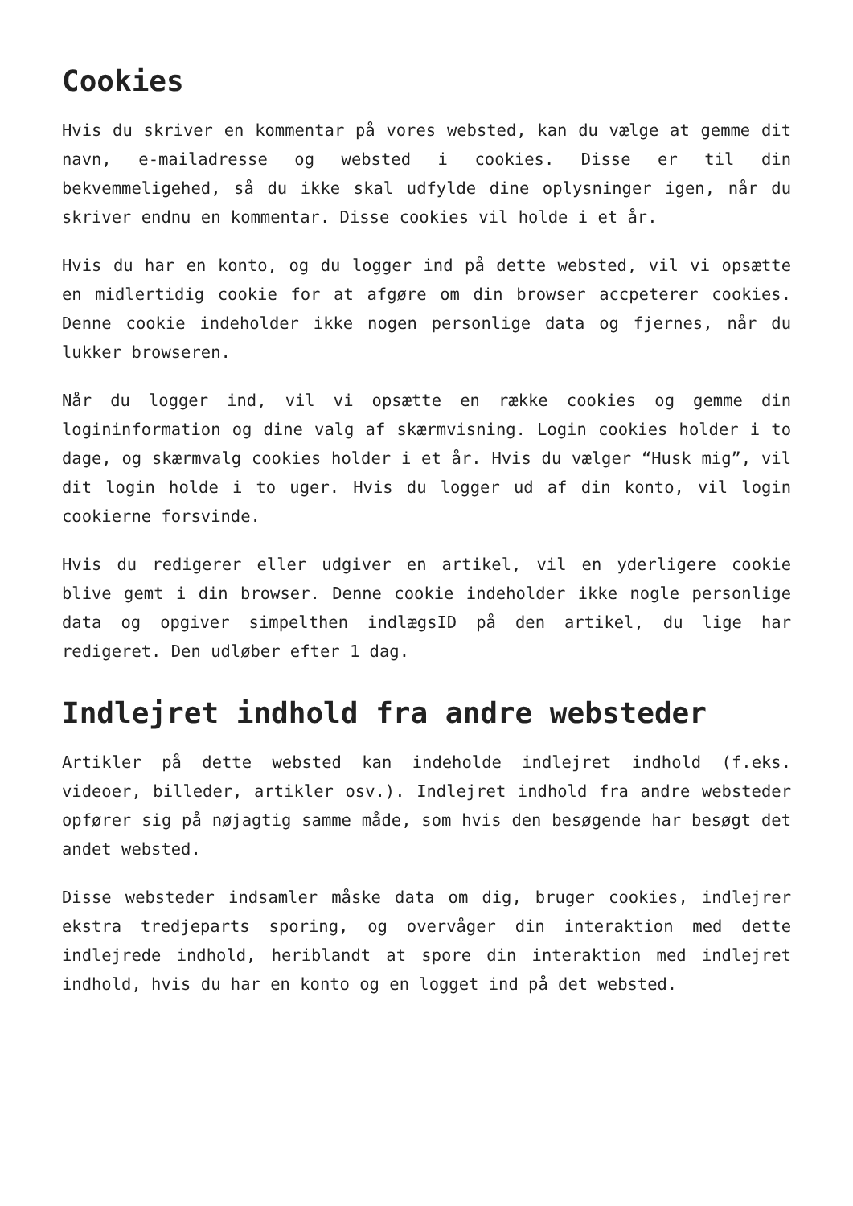Cookies
Hvis du skriver en kommentar på vores websted, kan du vælge at gemme dit navn, e-mailadresse og websted i cookies. Disse er til din bekvemmeligehed, så du ikke skal udfylde dine oplysninger igen, når du skriver endnu en kommentar. Disse cookies vil holde i et år.
Hvis du har en konto, og du logger ind på dette websted, vil vi opsætte en midlertidig cookie for at afgøre om din browser accpeterer cookies. Denne cookie indeholder ikke nogen personlige data og fjernes, når du lukker browseren.
Når du logger ind, vil vi opsætte en række cookies og gemme din logininformation og dine valg af skærmvisning. Login cookies holder i to dage, og skærmvalg cookies holder i et år. Hvis du vælger “Husk mig”, vil dit login holde i to uger. Hvis du logger ud af din konto, vil login cookierne forsvinde.
Hvis du redigerer eller udgiver en artikel, vil en yderligere cookie blive gemt i din browser. Denne cookie indeholder ikke nogle personlige data og opgiver simpelthen indlægsID på den artikel, du lige har redigeret. Den udløber efter 1 dag.
Indlejret indhold fra andre websteder
Artikler på dette websted kan indeholde indlejret indhold (f.eks. videoer, billeder, artikler osv.). Indlejret indhold fra andre websteder opfører sig på nøjagtig samme måde, som hvis den besøgende har besøgt det andet websted.
Disse websteder indsamler måske data om dig, bruger cookies, indlejrer ekstra tredjeparts sporing, og overvåger din interaktion med dette indlejrede indhold, heriblandt at spore din interaktion med indlejret indhold, hvis du har en konto og en logget ind på det websted.